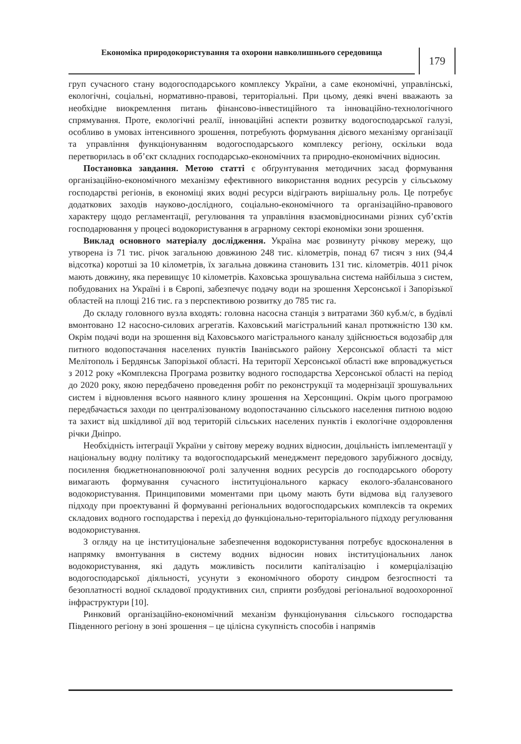Економіка природокористування та охорони навколишнього середовища
179
груп сучасного стану водогосподарського комплексу України, а саме економічні, управлінські, екологічні, соціальні, нормативно-правові, територіальні. При цьому, деякі вчені вважають за необхідне виокремлення питань фінансово-інвестиційного та інноваційно-технологічного спрямування. Проте, екологічні реалії, інноваційні аспекти розвитку водогосподарської галузі, особливо в умовах інтенсивного зрошення, потребують формування дієвого механізму організації та управління функціонуванням водогосподарського комплексу регіону, оскільки вода перетворилась в об’єкт складних господарсько-економічних та природно-економічних відносин.
Постановка завдання. Метою статті є обґрунтування методичних засад формування організаційно-економічного механізму ефективного використання водних ресурсів у сільському господарстві регіонів, в економіці яких водні ресурси відіграють вирішальну роль. Це потребує додаткових заходів науково-дослідного, соціально-економічного та організаційно-правового характеру щодо регламентації, регулювання та управління взаємовідносинами різних суб’єктів господарювання у процесі водокористування в аграрному секторі економіки зони зрошення.
Виклад основного матеріалу дослідження. Україна має розвинуту річкову мережу, що утворена із 71 тис. річок загальною довжиною 248 тис. кілометрів, понад 67 тисяч з них (94,4 відсотка) коротші за 10 кілометрів, їх загальна довжина становить 131 тис. кілометрів. 4011 річок мають довжину, яка перевищує 10 кілометрів. Каховська зрошувальна система найбільша з систем, побудованих на Україні і в Європі, забезпечує подачу води на зрошення Херсонської і Запорізької областей на площі 216 тис. га з перспективою розвитку до 785 тис га.
До складу головного вузла входять: головна насосна станція з витратами 360 куб.м/с, в будівлі вмонтовано 12 насосно-силових агрегатів. Каховський магістральний канал протяжністю 130 км. Окрім подачі води на зрошення від Каховського магістрального каналу здійснюється водозабір для питного водопостачання населених пунктів Іванівського району Херсонської області та міст Мелітополь і Бердянськ Запорізької області. На території Херсонської області вже впроваджується з 2012 року «Комплексна Програма розвитку водного господарства Херсонської області на період до 2020 року, якою передбачено проведення робіт по реконструкції та модернізації зрошувальних систем і відновлення всього наявного клину зрошення на Херсонщині. Окрім цього програмою передбачається заходи по централізованому водопостачанню сільського населення питною водою та захист від шкідливої дії вод територій сільських населених пунктів і екологічне оздоровлення річки Дніпро.
Необхідність інтеграції України у світову мережу водних відносин, доцільність імплементації у національну водну політику та водогосподарський менеджмент передового зарубіжного досвіду, посилення бюджетнонаповнюючої ролі залучення водних ресурсів до господарського обороту вимагають формування сучасного інституціонального каркасу еколого-збалансованого водокористування. Принциповими моментами при цьому мають бути відмова від галузевого підходу при проектуванні й формуванні регіональних водогосподарських комплексів та окремих складових водного господарства і перехід до функціонально-територіального підходу регулювання водокористування.
З огляду на це інституціональне забезпечення водокористування потребує вдосконалення в напрямку вмонтування в систему водних відносин нових інституціональних ланок водокористування, які дадуть можливість посилити капіталізацію і комерціалізацію водогосподарської діяльності, усунути з економічного обороту синдром безгоспності та безоплатності водної складової продуктивних сил, сприяти розбудові регіональної водоохоронної інфраструктури [10].
Ринковий організаційно-економічний механізм функціонування сільського господарства Південного регіону в зоні зрошення – це цілісна сукупність способів і напрямів